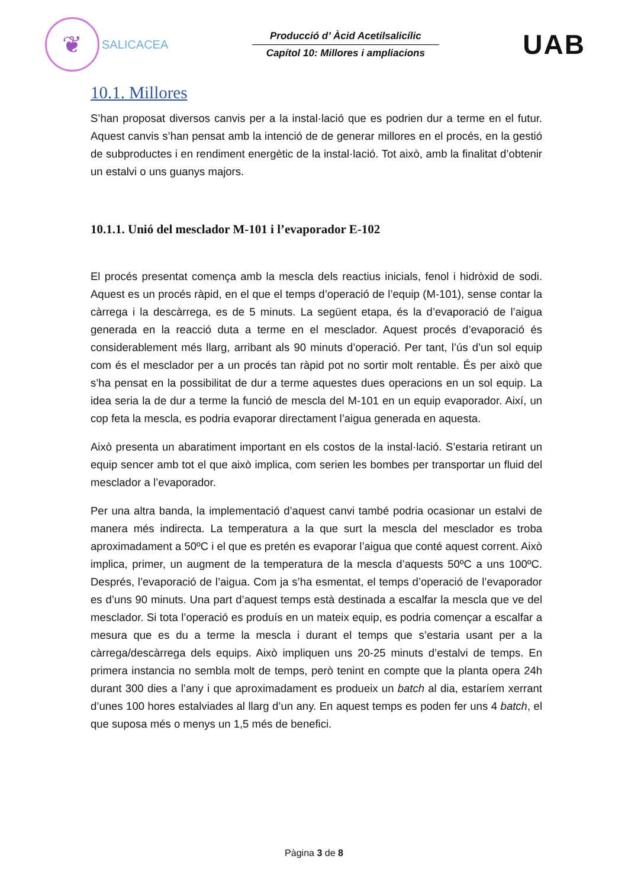❦
SALICACEA
Producció d’ Àcid Acetilsalicílic
Capítol 10: Millores i ampliacions
UAB
10.1. Millores
S’han proposat diversos canvis per a la instal·lació que es podrien dur a terme en el futur. Aquest canvis s’han pensat amb la intenció de de generar millores en el procés, en la gestió de subproductes i en rendiment energètic de la instal·lació. Tot això, amb la finalitat d’obtenir un estalvi o uns guanys majors.
10.1.1. Unió del mesclador M-101 i l’evaporador E-102
El procés presentat comença amb la mescla dels reactius inicials, fenol i hidròxid de sodi. Aquest es un procés ràpid, en el que el temps d’operació de l’equip (M-101), sense contar la càrrega i la descàrrega, es de 5 minuts. La següent etapa, és la d’evaporació de l’aigua generada en la reacció duta a terme en el mesclador. Aquest procés d’evaporació és considerablement més llarg, arribant als 90 minuts d’operació. Per tant, l’ús d’un sol equip com és el mesclador per a un procés tan ràpid pot no sortir molt rentable. És per això que s’ha pensat en la possibilitat de dur a terme aquestes dues operacions en un sol equip. La idea seria la de dur a terme la funció de mescla del M-101 en un equip evaporador. Així, un cop feta la mescla, es podria evaporar directament l’aigua generada en aquesta.
Això presenta un abaratiment important en els costos de la instal·lació. S’estaria retirant un equip sencer amb tot el que això implica, com serien les bombes per transportar un fluid del mesclador a l’evaporador.
Per una altra banda, la implementació d’aquest canvi també podria ocasionar un estalvi de manera més indirecta. La temperatura a la que surt la mescla del mesclador es troba aproximadament a 50ºC i el que es pretén es evaporar l’aigua que conté aquest corrent. Això implica, primer, un augment de la temperatura de la mescla d’aquests 50ºC a uns 100ºC. Després, l’evaporació de l’aigua. Com ja s’ha esmentat, el temps d’operació de l’evaporador es d’uns 90 minuts. Una part d’aquest temps està destinada a escalfar la mescla que ve del mesclador. Si tota l’operació es produís en un mateix equip, es podria començar a escalfar a mesura que es du a terme la mescla i durant el temps que s’estaria usant per a la càrrega/descàrrega dels equips. Això impliquen uns 20-25 minuts d’estalvi de temps. En primera instancia no sembla molt de temps, però tenint en compte que la planta opera 24h durant 300 dies a l’any i que aproximadament es produeix un batch al dia, estaríem xerrant d’unes 100 hores estalviades al llarg d’un any. En aquest temps es poden fer uns 4 batch, el que suposa més o menys un 1,5 més de benefici.
Pàgina 3 de 8